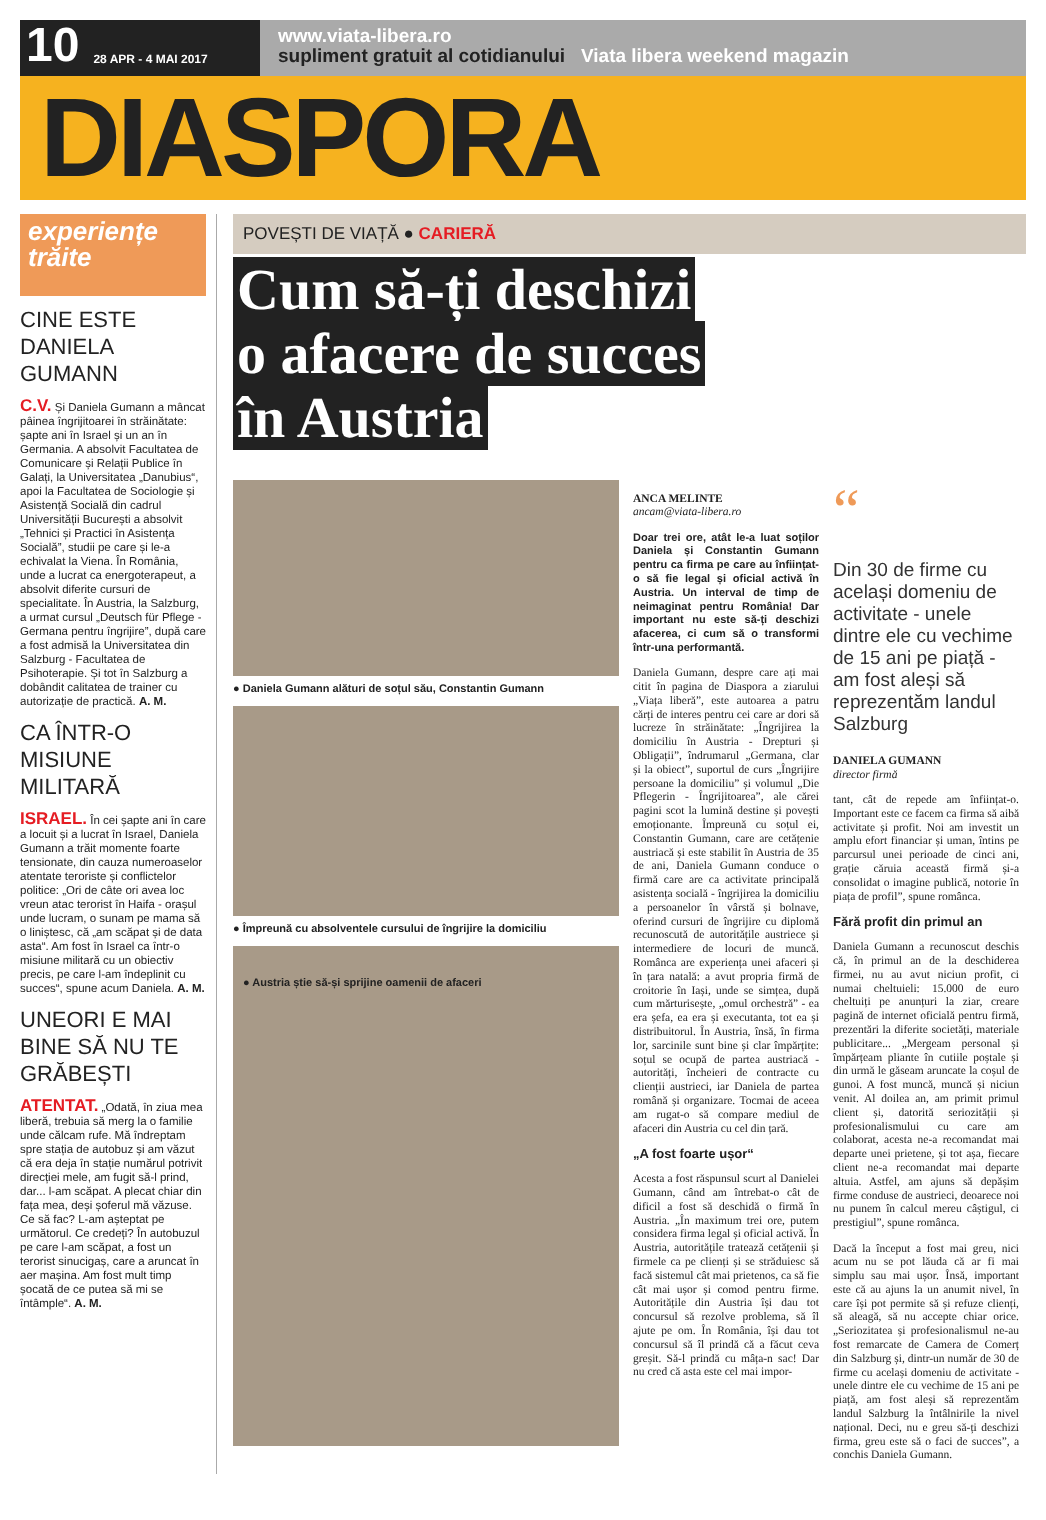10 28 APR - 4 MAI 2017
www.viata-libera.ro
supliment gratuit al cotidianului Viata libera weekend magazin
DIASPORA
experiențe trăite
CINE ESTE DANIELA GUMANN
C.V. Și Daniela Gumann a mâncat pâinea îngrijitoarei în străinătate: șapte ani în Israel și un an în Germania. A absolvit Facultatea de Comunicare și Relații Publice în Galați, la Universitatea „Danubius“, apoi la Facultatea de Sociologie și Asistență Socială din cadrul Universității București a absolvit „Tehnici și Practici în Asistența Socială”, studii pe care și le-a echivalat la Viena. În România, unde a lucrat ca energoterapeut, a absolvit diferite cursuri de specialitate. În Austria, la Salzburg, a urmat cursul „Deutsch für Pflege - Germana pentru îngrijire”, după care a fost admisă la Universitatea din Salzburg - Facultatea de Psihoterapie. Și tot în Salzburg a dobândit calitatea de trainer cu autorizație de practică. A. M.
CA ÎNTR-O MISIUNE MILITARĂ
ISRAEL. În cei șapte ani în care a locuit și a lucrat în Israel, Daniela Gumann a trăit momente foarte tensionate, din cauza numeroaselor atentate teroriste și conflictelor politice: „Ori de câte ori avea loc vreun atac terorist în Haifa - orașul unde lucram, o sunam pe mama să o liniștesc, că „am scăpat și de data asta“. Am fost în Israel ca într-o misiune militară cu un obiectiv precis, pe care l-am îndeplinit cu succes“, spune acum Daniela. A. M.
UNEORI E MAI BINE SĂ NU TE GRĂBEȘTI
ATENTAT. „Odată, în ziua mea liberă, trebuia să merg la o familie unde călcam rufe. Mă îndreptam spre stația de autobuz și am văzut că era deja în stație numărul potrivit direcției mele, am fugit să-l prind, dar... l-am scăpat. A plecat chiar din fața mea, deși șoferul mă văzuse. Ce să fac? L-am așteptat pe următorul. Ce credeți? În autobuzul pe care l-am scăpat, a fost un terorist sinucigaș, care a aruncat în aer mașina. Am fost mult timp șocată de ce putea să mi se întâmple“. A. M.
POVEȘTI DE VIAȚĂ ● CARIERĂ
Cum să-ți deschizi
o afacere de succes
în Austria
● Daniela Gumann alături de soțul său, Constantin Gumann
● Împreună cu absolventele cursului de îngrijire la domiciliu
● Austria știe să-și sprijine oamenii de afaceri
ANCA MELINTE
ancam@viata-libera.ro
Doar trei ore, atât le-a luat soților Daniela și Constantin Gumann pentru ca firma pe care au înființat-o să fie legal și oficial activă în Austria. Un interval de timp de neimaginat pentru România! Dar important nu este să-ți deschizi afacerea, ci cum să o transformi într-una performantă.
Daniela Gumann, despre care ați mai citit în pagina de Diaspora a ziarului „Viața liberă”, este autoarea a patru cărți de interes pentru cei care ar dori să lucreze în străinătate: „Îngrijirea la domiciliu în Austria - Drepturi și Obligații”, îndrumarul „Germana, clar și la obiect”, suportul de curs „Îngrijire persoane la domiciliu” și volumul „Die Pflegerin - Îngrijitoarea”, ale cărei pagini scot la lumină destine și povești emoționante. Împreună cu soțul ei, Constantin Gumann, care are cetățenie austriacă și este stabilit în Austria de 35 de ani, Daniela Gumann conduce o firmă care are ca activitate principală asistența socială - îngrijirea la domiciliu a persoanelor în vârstă și bolnave, oferind cursuri de îngrijire cu diplomă recunoscută de autoritățile austriece și intermediere de locuri de muncă. Românca are experiența unei afaceri și în țara natală: a avut propria firmă de croitorie în Iași, unde se simțea, după cum mărturisește, „omul orchestră” - ea era șefa, ea era și executanta, tot ea și distribuitorul. În Austria, însă, în firma lor, sarcinile sunt bine și clar împărțite: soțul se ocupă de partea austriacă - autorități, încheieri de contracte cu clienții austrieci, iar Daniela de partea română și organizare. Tocmai de aceea am rugat-o să compare mediul de afaceri din Austria cu cel din țară.
„A fost foarte ușor“
Acesta a fost răspunsul scurt al Danielei Gumann, când am întrebat-o cât de dificil a fost să deschidă o firmă în Austria. „În maximum trei ore, putem considera firma legal și oficial activă. În Austria, autoritățile tratează cetățenii și firmele ca pe clienți și se străduiesc să facă sistemul cât mai prietenos, ca să fie cât mai ușor și comod pentru firme. Autoritățile din Austria își dau tot concursul să rezolve problema, să îl ajute pe om. În România, își dau tot concursul să îl prindă că a făcut ceva greșit. Să-l prindă cu mâța-n sac! Dar nu cred că asta este cel mai impor-
“
Din 30 de firme cu același domeniu de activitate - unele dintre ele cu vechime de 15 ani pe piață - am fost aleși să reprezentăm landul Salzburg
DANIELA GUMANN
director firmă
tant, cât de repede am înființat-o. Important este ce facem ca firma să aibă activitate și profit. Noi am investit un amplu efort financiar și uman, întins pe parcursul unei perioade de cinci ani, grație căruia această firmă și-a consolidat o imagine publică, notorie în piața de profil”, spune românca.
Fără profit din primul an
Daniela Gumann a recunoscut deschis că, în primul an de la deschiderea firmei, nu au avut niciun profit, ci numai cheltuieli: 15.000 de euro cheltuiți pe anunțuri la ziar, creare pagină de internet oficială pentru firmă, prezentări la diferite societăți, materiale publicitare... „Mergeam personal și împărțeam pliante în cutiile poștale și din urmă le găseam aruncate la coșul de gunoi. A fost muncă, muncă și niciun venit. Al doilea an, am primit primul client și, datorită seriozității și profesionalismului cu care am colaborat, acesta ne-a recomandat mai departe unei prietene, și tot așa, fiecare client ne-a recomandat mai departe altuia. Astfel, am ajuns să depășim firme conduse de austrieci, deoarece noi nu punem în calcul mereu câștigul, ci prestigiul”, spune românca.
Dacă la început a fost mai greu, nici acum nu se pot lăuda că ar fi mai simplu sau mai ușor. Însă, important este că au ajuns la un anumit nivel, în care își pot permite să și refuze clienți, să aleagă, să nu accepte chiar orice. „Seriozitatea și profesionalismul ne-au fost remarcate de Camera de Comerț din Salzburg și, dintr-un număr de 30 de firme cu același domeniu de activitate - unele dintre ele cu vechime de 15 ani pe piață, am fost aleși să reprezentăm landul Salzburg la întâlnirile la nivel național. Deci, nu e greu să-ți deschizi firma, greu este să o faci de succes”, a conchis Daniela Gumann.